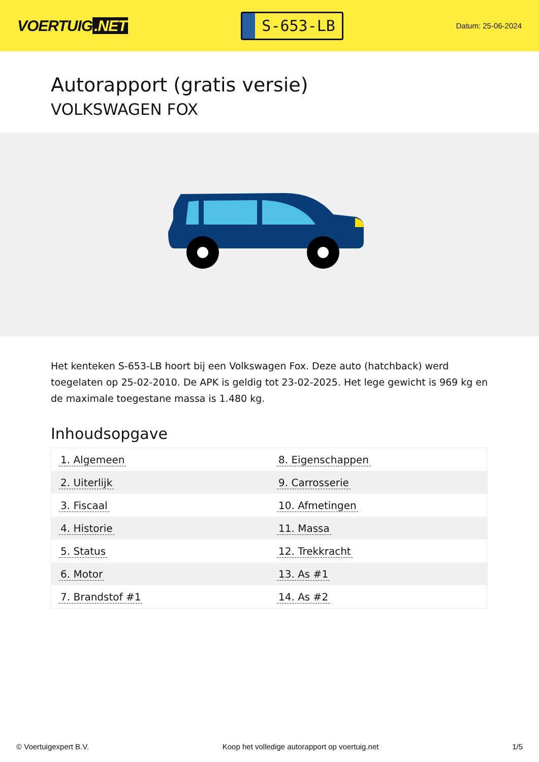VOERTUIG.NET
S-653-LB
Datum: 25-06-2024
Autorapport (gratis versie)
VOLKSWAGEN FOX
Het kenteken S-653-LB hoort bij een Volkswagen Fox. Deze auto (hatchback) werd toegelaten op 25-02-2010. De APK is geldig tot 23-02-2025. Het lege gewicht is 969 kg en de maximale toegestane massa is 1.480 kg.
Inhoudsopgave
| 1. Algemeen | 8. Eigenschappen |
| 2. Uiterlijk | 9. Carrosserie |
| 3. Fiscaal | 10. Afmetingen |
| 4. Historie | 11. Massa |
| 5. Status | 12. Trekkracht |
| 6. Motor | 13. As #1 |
| 7. Brandstof #1 | 14. As #2 |
© Voertuigexpert B.V. Koop het volledige autorapport op voertuig.net 1/5